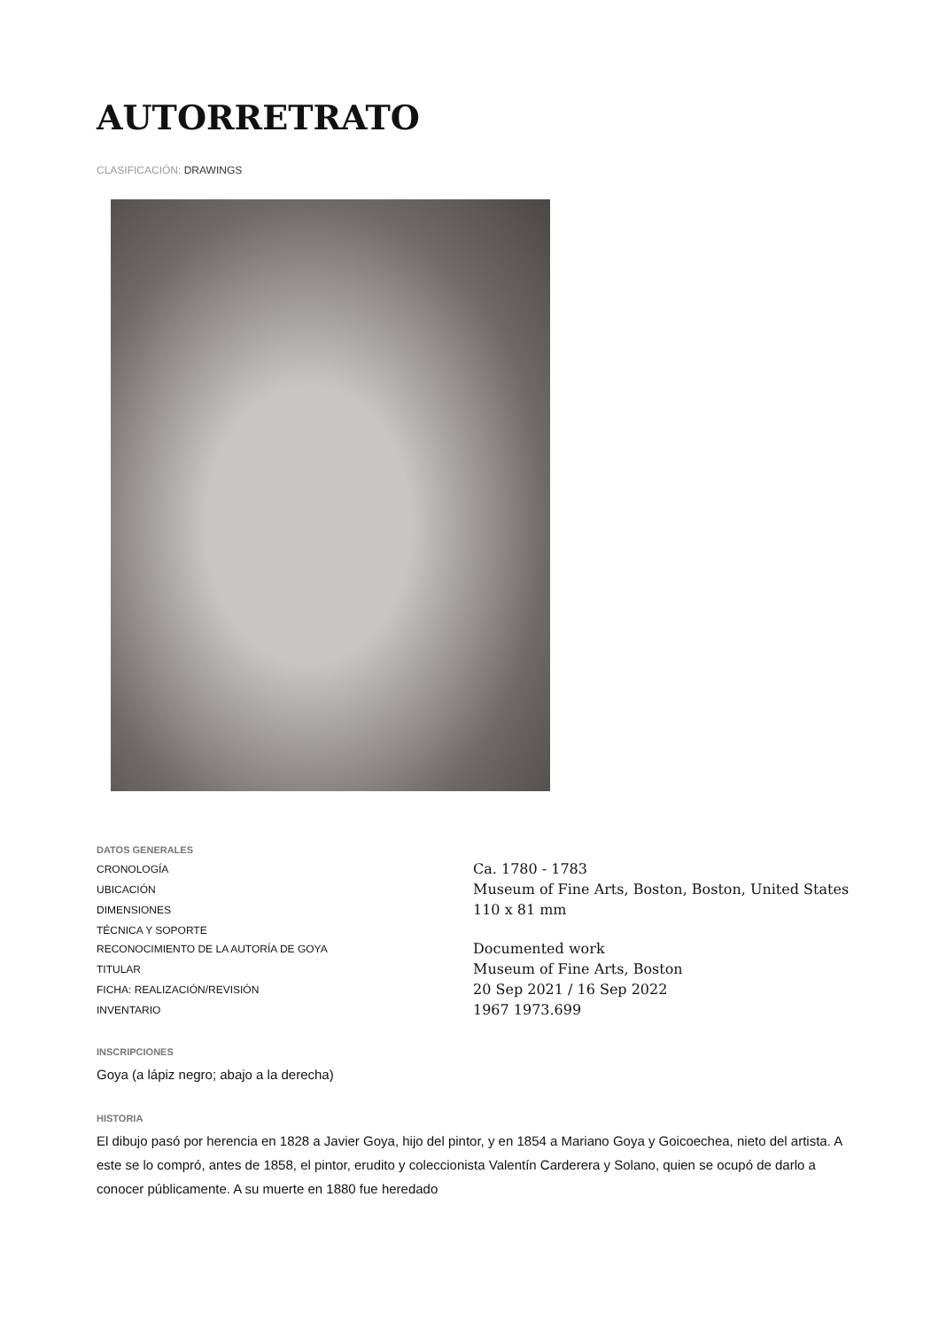AUTORRETRATO
CLASIFICACIÓN: DRAWINGS
DATOS GENERALES
| CRONOLOGÍA | Ca. 1780 - 1783 |
| UBICACIÓN | Museum of Fine Arts, Boston, Boston, United States |
| DIMENSIONES | 110 x 81 mm |
| TÉCNICA Y SOPORTE | |
| RECONOCIMIENTO DE LA AUTORÍA DE GOYA | Documented work |
| TITULAR | Museum of Fine Arts, Boston |
| FICHA: REALIZACIÓN/REVISIÓN | 20 Sep 2021 / 16 Sep 2022 |
| INVENTARIO | 1967 1973.699 |
INSCRIPCIONES
Goya (a lápiz negro; abajo a la derecha)
HISTORIA
El dibujo pasó por herencia en 1828 a Javier Goya, hijo del pintor, y en 1854 a Mariano Goya y Goicoechea, nieto del artista. A este se lo compró, antes de 1858, el pintor, erudito y coleccionista Valentín Carderera y Solano, quien se ocupó de darlo a conocer públicamente. A su muerte en 1880 fue heredado